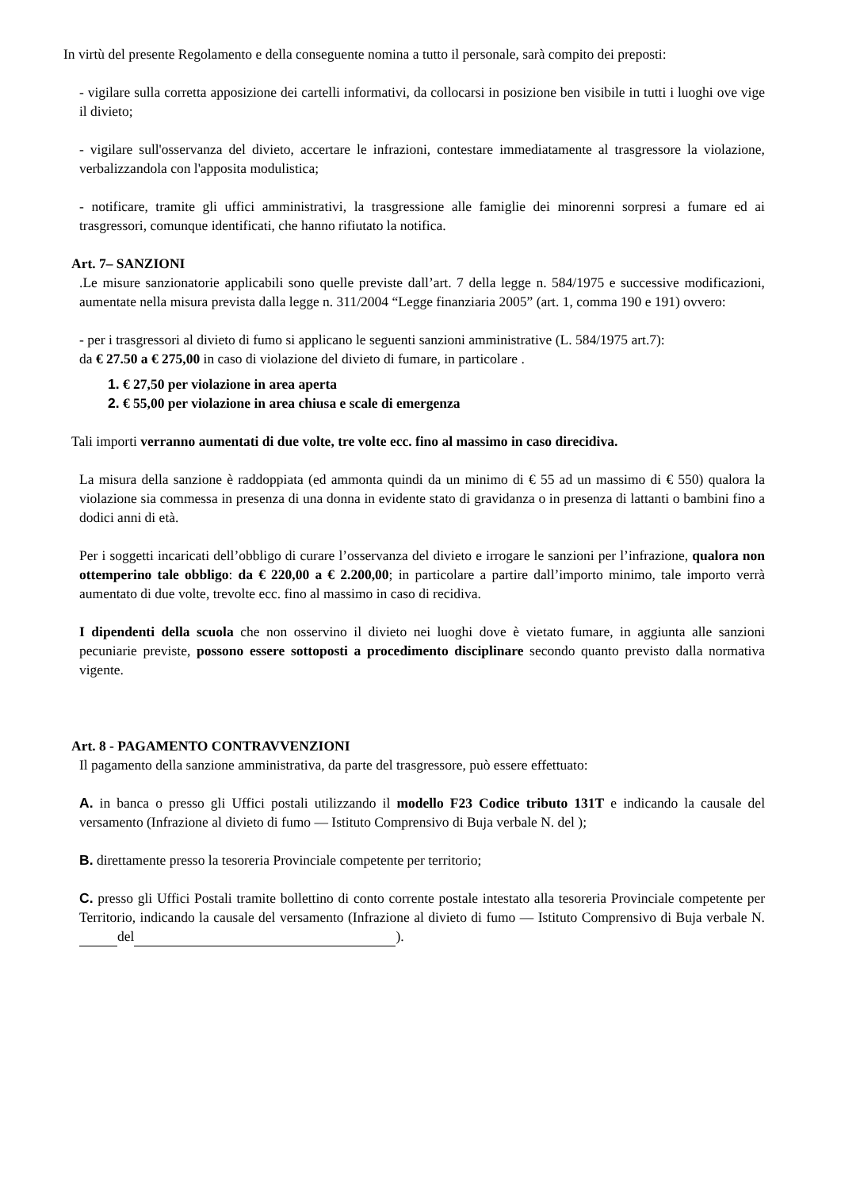In virtù del presente Regolamento e della conseguente nomina a tutto il personale, sarà compito dei preposti:
- vigilare sulla corretta apposizione dei cartelli informativi, da collocarsi in posizione ben visibile in tutti i luoghi ove vige il divieto;
- vigilare sull'osservanza del divieto, accertare le infrazioni, contestare immediatamente al trasgressore la violazione, verbalizzandola con l'apposita modulistica;
- notificare, tramite gli uffici amministrativi, la trasgressione alle famiglie dei minorenni sorpresi a fumare ed ai trasgressori, comunque identificati, che hanno rifiutato la notifica.
Art. 7– SANZIONI
.Le misure sanzionatorie applicabili sono quelle previste dall’art. 7 della legge n. 584/1975 e successive modificazioni, aumentate nella misura prevista dalla legge n. 311/2004 “Legge finanziaria 2005” (art. 1, comma 190 e 191) ovvero:
- per i trasgressori al divieto di fumo si applicano le seguenti sanzioni amministrative (L. 584/1975 art.7):
da € 27.50 a € 275,00 in caso di violazione del divieto di fumare, in particolare .
1. € 27,50 per violazione in area aperta
2. € 55,00 per violazione in area chiusa e scale di emergenza
Tali importi verranno aumentati di due volte, tre volte ecc. fino al massimo in caso direcidiva.
La misura della sanzione è raddoppiata (ed ammonta quindi da un minimo di € 55 ad un massimo di € 550) qualora la violazione sia commessa in presenza di una donna in evidente stato di gravidanza o in presenza di lattanti o bambini fino a dodici anni di età.
Per i soggetti incaricati dell’obbligo di curare l’osservanza del divieto e irrogare le sanzioni per l’infrazione, qualora non ottemperino tale obbligo: da € 220,00 a € 2.200,00; in particolare a partire dall’importo minimo, tale importo verrà aumentato di due volte, trevolte ecc. fino al massimo in caso di recidiva.
I dipendenti della scuola che non osservino il divieto nei luoghi dove è vietato fumare, in aggiunta alle sanzioni pecuniarie previste, possono essere sottoposti a procedimento disciplinare secondo quanto previsto dalla normativa vigente.
Art. 8 - PAGAMENTO CONTRAVVENZIONI
Il pagamento della sanzione amministrativa, da parte del trasgressore, può essere effettuato:
A. in banca o presso gli Uffici postali utilizzando il modello F23 Codice tributo 131T e indicando la causale del versamento (Infrazione al divieto di fumo — Istituto Comprensivo di Buja verbale N. del );
B. direttamente presso la tesoreria Provinciale competente per territorio;
C. presso gli Uffici Postali tramite bollettino di conto corrente postale intestato alla tesoreria Provinciale competente per Territorio, indicando la causale del versamento (Infrazione al divieto di fumo — Istituto Comprensivo di Buja verbale N. del ).